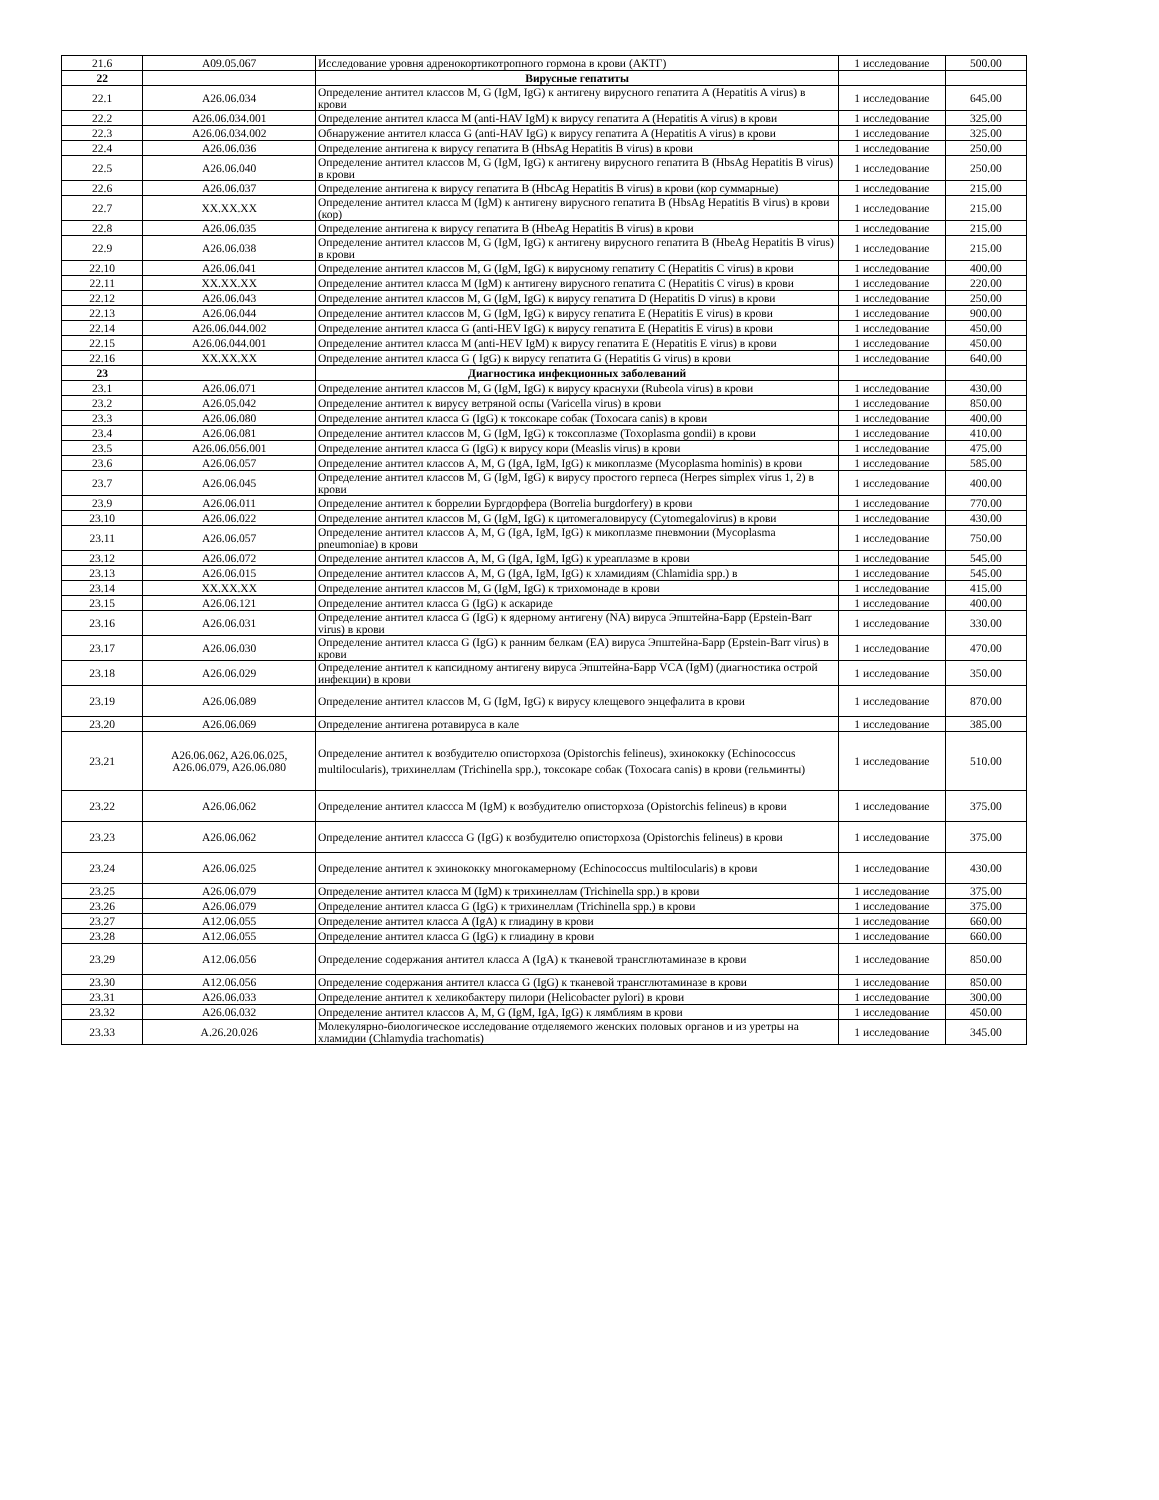| 21.6 | A09.05.067 | Исследование уровня адренокортикотропного гормона в крови (АКТГ) | 1 исследование | 500.00 |
| 22 | | Вирусные гепатиты | | |
| 22.1 | A26.06.034 | Определение антител классов M, G (IgM, IgG) к антигену вирусного гепатита A (Hepatitis A virus) в крови | 1 исследование | 645.00 |
| 22.2 | A26.06.034.001 | Определение антител класса M (anti-HAV IgM) к вирусу гепатита A (Hepatitis A virus) в крови | 1 исследование | 325.00 |
| 22.3 | A26.06.034.002 | Обнаружение антител класса G (anti-HAV IgG) к вирусу гепатита A (Hepatitis A virus) в крови | 1 исследование | 325.00 |
| 22.4 | A26.06.036 | Определение антигена к вирусу гепатита B (HbsAg Hepatitis B virus) в крови | 1 исследование | 250.00 |
| 22.5 | A26.06.040 | Определение антител классов M, G (IgM, IgG) к антигену вирусного гепатита B (HbsAg Hepatitis B virus) в крови | 1 исследование | 250.00 |
| 22.6 | A26.06.037 | Определение антигена к вирусу гепатита B (HbcAg Hepatitis B virus) в крови (кор суммарные) | 1 исследование | 215.00 |
| 22.7 | XX.XX.XX | Определение антител класса M (IgM) к антигену вирусного гепатита B (HbsAg Hepatitis B virus) в крови (кор) | 1 исследование | 215.00 |
| 22.8 | A26.06.035 | Определение антигена к вирусу гепатита B (HbeAg Hepatitis B virus) в крови | 1 исследование | 215.00 |
| 22.9 | A26.06.038 | Определение антител классов M, G (IgM, IgG) к антигену вирусного гепатита B (HbeAg Hepatitis B virus) в крови | 1 исследование | 215.00 |
| 22.10 | A26.06.041 | Определение антител классов M, G (IgM, IgG) к вирусному гепатиту C (Hepatitis C virus) в крови | 1 исследование | 400.00 |
| 22.11 | XX.XX.XX | Определение антител класса M (IgM) к антигену вирусного гепатита C (Hepatitis C virus) в крови | 1 исследование | 220.00 |
| 22.12 | A26.06.043 | Определение антител классов M, G (IgM, IgG) к вирусу гепатита D (Hepatitis D virus) в крови | 1 исследование | 250.00 |
| 22.13 | A26.06.044 | Определение антител классов M, G (IgM, IgG) к вирусу гепатита E (Hepatitis E virus) в крови | 1 исследование | 900.00 |
| 22.14 | A26.06.044.002 | Определение антител класса G (anti-HEV IgG) к вирусу гепатита E (Hepatitis E virus) в крови | 1 исследование | 450.00 |
| 22.15 | A26.06.044.001 | Определение антител класса M (anti-HEV IgM) к вирусу гепатита E (Hepatitis E virus) в крови | 1 исследование | 450.00 |
| 22.16 | XX.XX.XX | Определение антител класса G ( IgG) к вирусу гепатита G (Hepatitis G virus) в крови | 1 исследование | 640.00 |
| 23 | | Диагностика инфекционных заболеваний | | |
| 23.1 | A26.06.071 | Определение антител классов M, G (IgM, IgG) к вирусу краснухи (Rubeola virus) в крови | 1 исследование | 430.00 |
| 23.2 | A26.05.042 | Определение антител к вирусу ветряной оспы (Varicella virus) в крови | 1 исследование | 850.00 |
| 23.3 | A26.06.080 | Определение антител класса G (IgG) к токсокаре собак (Toxocara canis) в крови | 1 исследование | 400.00 |
| 23.4 | A26.06.081 | Определение антител классов M, G (IgM, IgG) к токсоплазме (Toxoplasma gondii) в крови | 1 исследование | 410.00 |
| 23.5 | A26.06.056.001 | Определение антител класса G (IgG) к вирусу кори (Measlis virus) в крови | 1 исследование | 475.00 |
| 23.6 | A26.06.057 | Определение антител классов A, M, G (IgA, IgM, IgG) к микоплазме (Mycoplasma hominis) в крови | 1 исследование | 585.00 |
| 23.7 | A26.06.045 | Определение антител классов M, G (IgM, IgG) к вирусу простого герпеса (Herpes simplex virus 1, 2) в крови | 1 исследование | 400.00 |
| 23.9 | A26.06.011 | Определение антител к боррелии Бургдорфера (Borrelia burgdorfery) в крови | 1 исследование | 770.00 |
| 23.10 | A26.06.022 | Определение антител классов M, G (IgM, IgG) к цитомегаловирусу (Cytomegalovirus) в крови | 1 исследование | 430.00 |
| 23.11 | A26.06.057 | Определение антител классов A, M, G (IgA, IgM, IgG) к микоплазме пневмонии (Mycoplasma pneumoniae) в крови | 1 исследование | 750.00 |
| 23.12 | A26.06.072 | Определение антител классов A, M, G (IgA, IgM, IgG) к уреаплазме в крови | 1 исследование | 545.00 |
| 23.13 | A26.06.015 | Определение антител классов A, M, G (IgA, IgM, IgG) к хламидиям (Chlamidia spp.) в | 1 исследование | 545.00 |
| 23.14 | XX.XX.XX | Определение антител классов M, G (IgM, IgG) к трихомонаде в крови | 1 исследование | 415.00 |
| 23.15 | A26.06.121 | Определение антител класса G (IgG) к аскариде | 1 исследование | 400.00 |
| 23.16 | A26.06.031 | Определение антител класса G (IgG) к ядерному антигену (NA) вируса Эпштейна-Барр (Epstein-Barr virus) в крови | 1 исследование | 330.00 |
| 23.17 | A26.06.030 | Определение антител класса G (IgG) к ранним белкам (EA) вируса Эпштейна-Барр (Epstein-Barr virus) в крови | 1 исследование | 470.00 |
| 23.18 | A26.06.029 | Определение антител к капсидному антигену вируса Эпштейна-Барр VCA (IgM) (диагностика острой инфекции) в крови | 1 исследование | 350.00 |
| 23.19 | A26.06.089 | Определение антител классов M, G (IgM, IgG) к вирусу клещевого энцефалита в крови | 1 исследование | 870.00 |
| 23.20 | A26.06.069 | Определение антигена ротавируса в кале | 1 исследование | 385.00 |
| 23.21 | A26.06.062, A26.06.025, A26.06.079, A26.06.080 | Определение антител к возбудителю описторхоза (Opistorchis felineus), эхинококку (Echinococcus multilocularis), трихинеллам (Trichinella spp.), токсокаре собак (Toxocara canis) в крови (гельминты) | 1 исследование | 510.00 |
| 23.22 | A26.06.062 | Определение антител классса M (IgM) к возбудителю описторхоза (Opistorchis felineus) в крови | 1 исследование | 375.00 |
| 23.23 | A26.06.062 | Определение антител классса G (IgG) к возбудителю описторхоза (Opistorchis felineus) в крови | 1 исследование | 375.00 |
| 23.24 | A26.06.025 | Определение антител к эхинококку многокамерному (Echinococcus multilocularis) в крови | 1 исследование | 430.00 |
| 23.25 | A26.06.079 | Определение антител класса M (IgM) к трихинеллам (Trichinella spp.) в крови | 1 исследование | 375.00 |
| 23.26 | A26.06.079 | Определение антител класса G (IgG) к трихинеллам (Trichinella spp.) в крови | 1 исследование | 375.00 |
| 23.27 | A12.06.055 | Определение антител класса A (IgA) к глиадину в крови | 1 исследование | 660.00 |
| 23.28 | A12.06.055 | Определение антител класса G (IgG) к глиадину в крови | 1 исследование | 660.00 |
| 23.29 | A12.06.056 | Определение содержания антител класса A (IgA) к тканевой трансглютаминазе в крови | 1 исследование | 850.00 |
| 23.30 | A12.06.056 | Определение содержания антител класса G (IgG) к тканевой трансглютаминазе в крови | 1 исследование | 850.00 |
| 23.31 | A26.06.033 | Определение антител к хеликобактеру пилори (Helicobacter pylori) в крови | 1 исследование | 300.00 |
| 23.32 | A26.06.032 | Определение антител классов A, M, G (IgM, IgA, IgG) к лямблиям в крови | 1 исследование | 450.00 |
| 23.33 | A.26.20.026 | Молекулярно-биологическое исследование отделяемого женских половых органов и из уретры на хламидии (Chlamydia trachomatis) | 1 исследование | 345.00 |